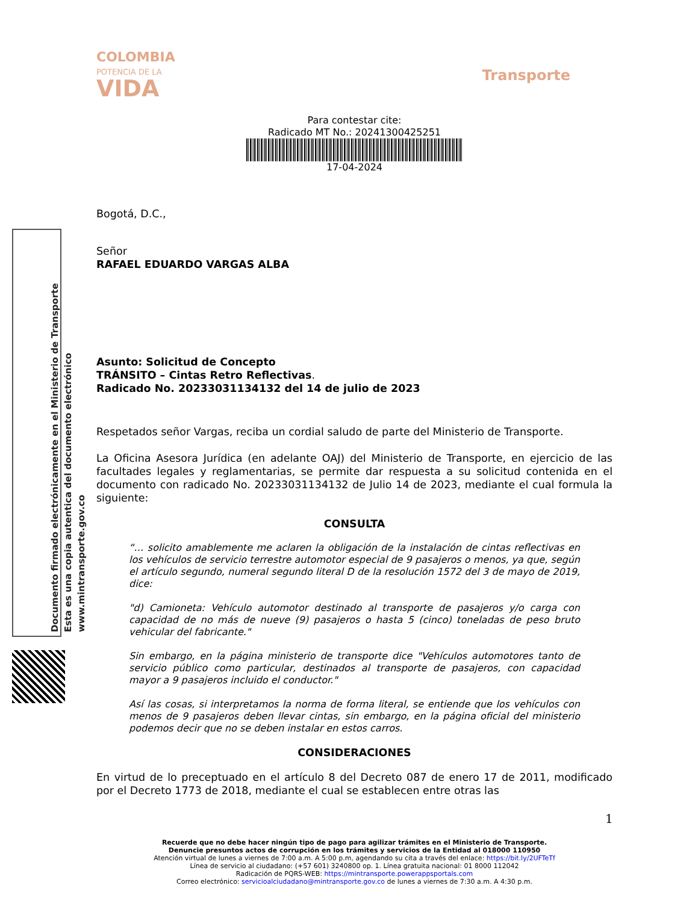Documento firmado electrónicamente en el Ministerio de Transporte
Esta es una copia autentica del documento electrónico
www.mintransporte.gov.co
COLOMBIA
POTENCIA DE LA
VIDA
Transporte
Para contestar cite:
Radicado MT No.: 20241300425251
17-04-2024
Bogotá, D.C.,
Señor
RAFAEL EDUARDO VARGAS ALBA
Asunto: Solicitud de Concepto
TRÁNSITO – Cintas Retro Reflectivas.
Radicado No. 20233031134132 del 14 de julio de 2023
Respetados señor Vargas, reciba un cordial saludo de parte del Ministerio de Transporte.
La Oficina Asesora Jurídica (en adelante OAJ) del Ministerio de Transporte, en ejercicio de las facultades legales y reglamentarias, se permite dar respuesta a su solicitud contenida en el documento con radicado No. 20233031134132 de Julio 14 de 2023, mediante el cual formula la siguiente:
CONSULTA
“… solicito amablemente me aclaren la obligación de la instalación de cintas reflectivas en los vehículos de servicio terrestre automotor especial de 9 pasajeros o menos, ya que, según el artículo segundo, numeral segundo literal D de la resolución 1572 del 3 de mayo de 2019, dice:
"d) Camioneta: Vehículo automotor destinado al transporte de pasajeros y/o carga con capacidad de no más de nueve (9) pasajeros o hasta 5 (cinco) toneladas de peso bruto vehicular del fabricante."
Sin embargo, en la página ministerio de transporte dice "Vehículos automotores tanto de servicio público como particular, destinados al transporte de pasajeros, con capacidad mayor a 9 pasajeros incluido el conductor."
Así las cosas, si interpretamos la norma de forma literal, se entiende que los vehículos con menos de 9 pasajeros deben llevar cintas, sin embargo, en la página oficial del ministerio podemos decir que no se deben instalar en estos carros.
CONSIDERACIONES
En virtud de lo preceptuado en el artículo 8 del Decreto 087 de enero 17 de 2011, modificado por el Decreto 1773 de 2018, mediante el cual se establecen entre otras las
1
Recuerde que no debe hacer ningún tipo de pago para agilizar trámites en el Ministerio de Transporte.
Denuncie presuntos actos de corrupción en los trámites y servicios de la Entidad al 018000 110950
Atención virtual de lunes a viernes de 7:00 a.m. A 5:00 p.m, agendando su cita a través del enlace: https://bit.ly/2UFTeTf
Línea de servicio al ciudadano: (+57 601) 3240800 op. 1. Línea gratuita nacional: 01 8000 112042
Radicación de PQRS-WEB: https://mintransporte.powerappsportals.com
Correo electrónico: servicioalciudadano@mintransporte.gov.co de lunes a viernes de 7:30 a.m. A 4:30 p.m.